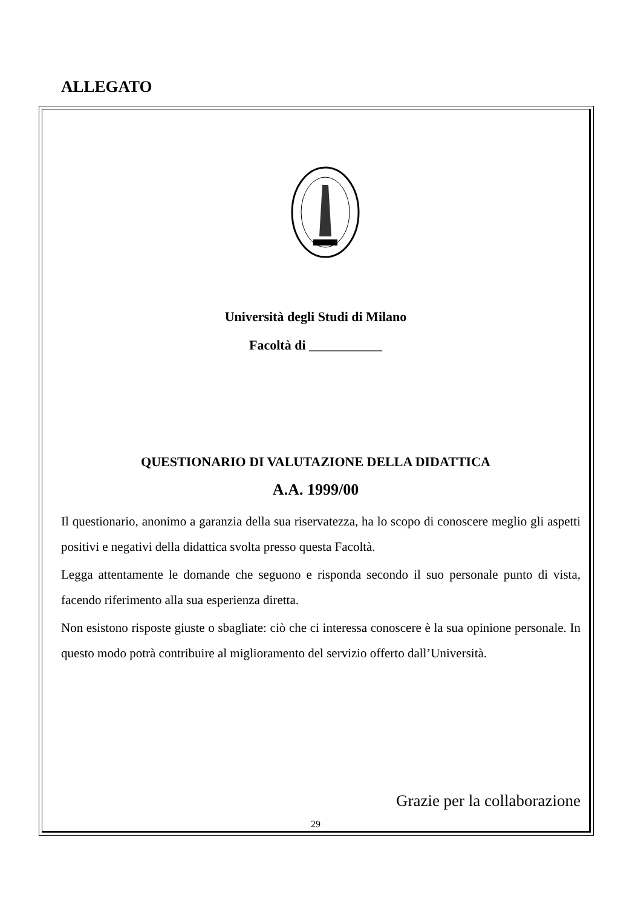ALLEGATO
Università degli Studi di Milano
Facoltà di ___________
QUESTIONARIO DI VALUTAZIONE DELLA DIDATTICA
A.A. 1999/00
Il questionario, anonimo a garanzia della sua riservatezza, ha lo scopo di conoscere meglio gli aspetti positivi e negativi della didattica svolta presso questa Facoltà.
Legga attentamente le domande che seguono e risponda secondo il suo personale punto di vista, facendo riferimento alla sua esperienza diretta.
Non esistono risposte giuste o sbagliate: ciò che ci interessa conoscere è la sua opinione personale. In questo modo potrà contribuire al miglioramento del servizio offerto dall’Università.
Grazie per la collaborazione
29